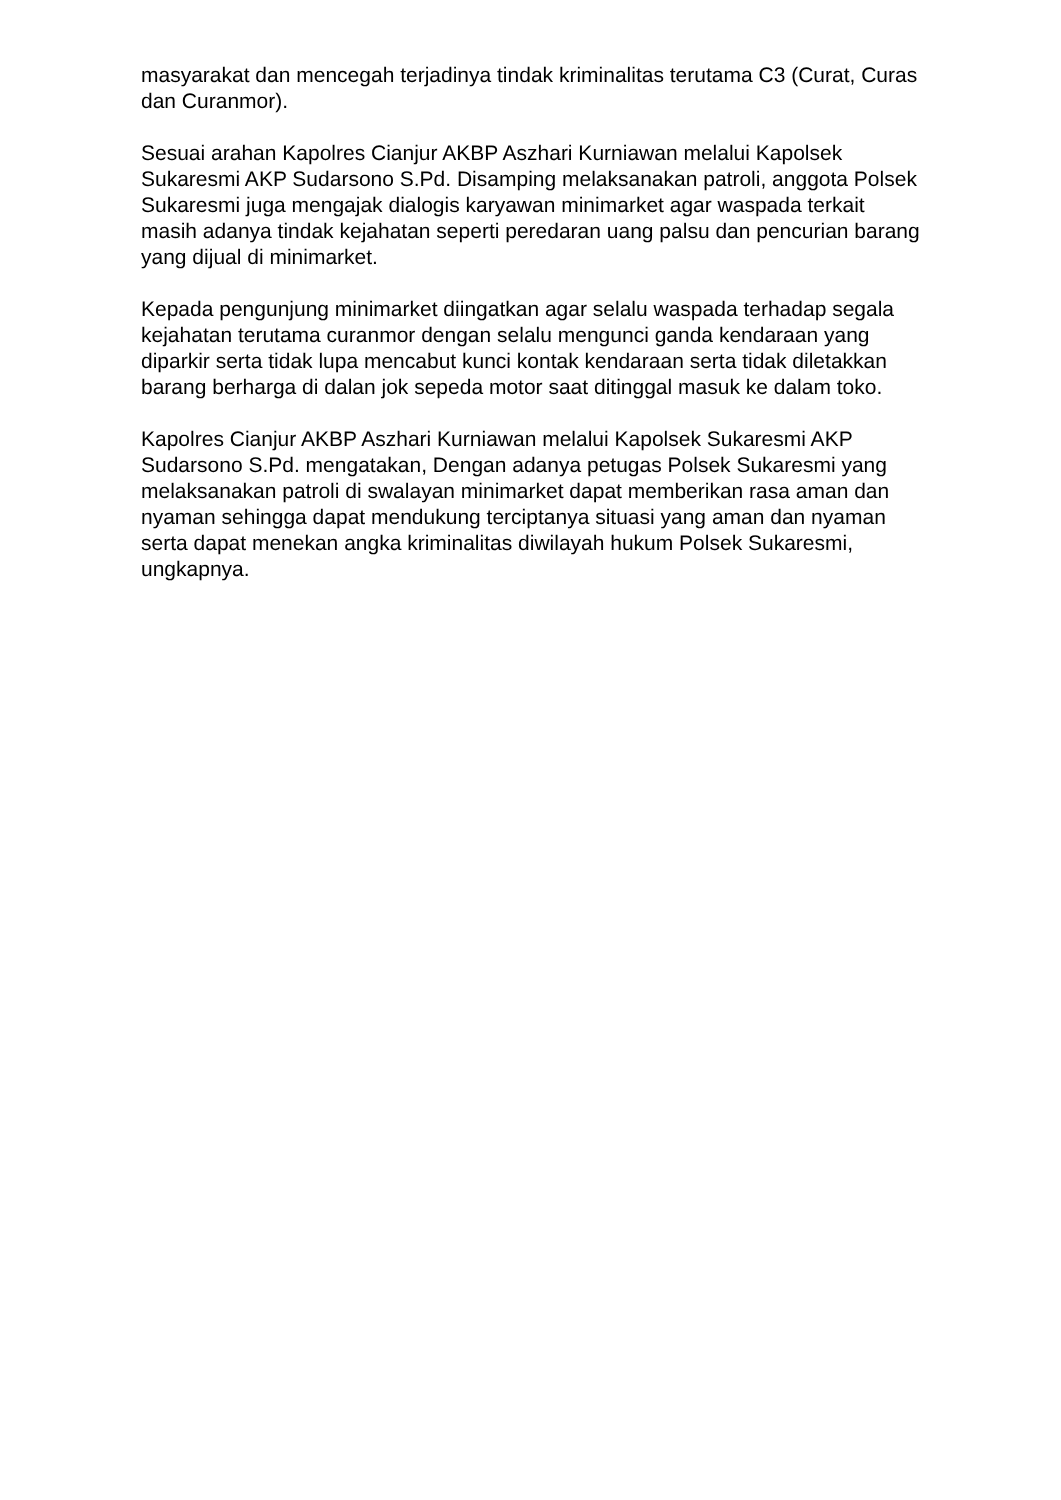masyarakat dan mencegah terjadinya tindak kriminalitas terutama C3 (Curat, Curas dan Curanmor).
Sesuai arahan Kapolres Cianjur AKBP Aszhari Kurniawan melalui Kapolsek Sukaresmi AKP Sudarsono S.Pd. Disamping melaksanakan patroli, anggota Polsek Sukaresmi juga mengajak dialogis karyawan minimarket agar waspada terkait masih adanya tindak kejahatan seperti peredaran uang palsu dan pencurian barang yang dijual di minimarket.
Kepada pengunjung minimarket diingatkan agar selalu waspada terhadap segala kejahatan terutama curanmor dengan selalu mengunci ganda kendaraan yang diparkir serta tidak lupa mencabut kunci kontak kendaraan serta tidak diletakkan barang berharga di dalan jok sepeda motor saat ditinggal masuk ke dalam toko.
Kapolres Cianjur AKBP Aszhari Kurniawan melalui Kapolsek Sukaresmi AKP Sudarsono S.Pd. mengatakan, Dengan adanya petugas Polsek Sukaresmi yang melaksanakan patroli di swalayan minimarket dapat memberikan rasa aman dan nyaman sehingga dapat mendukung terciptanya situasi yang aman dan nyaman serta dapat menekan angka kriminalitas diwilayah hukum Polsek Sukaresmi, ungkapnya.